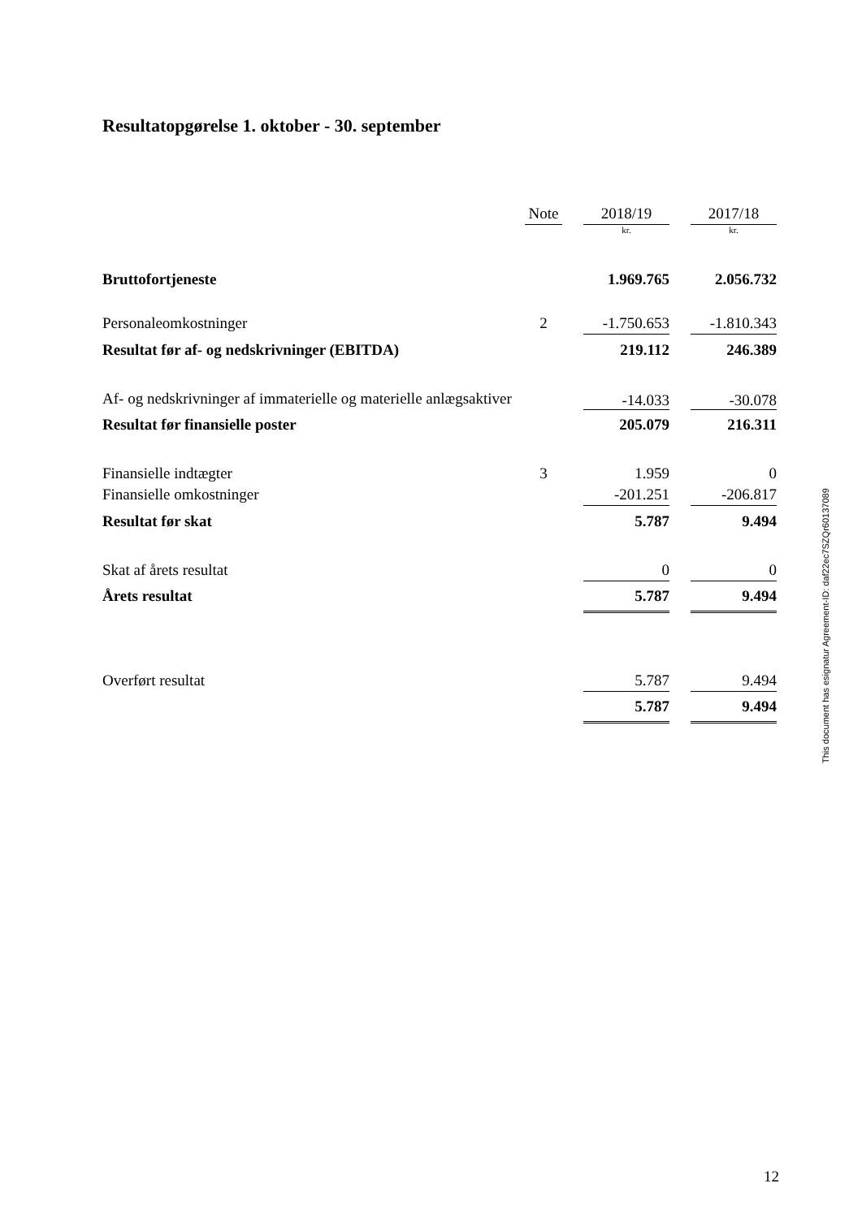Resultatopgørelse 1. oktober - 30. september
| | Note | | 2018/19 | | 2017/18 |
| --- | --- | --- | --- | --- | --- |
| | | | kr. | | kr. |
| Bruttofortjeneste | | | 1.969.765 | | 2.056.732 |
| Personaleomkostninger | 2 | | -1.750.653 | | -1.810.343 |
| Resultat før af- og nedskrivninger (EBITDA) | | | 219.112 | | 246.389 |
| Af- og nedskrivninger af immaterielle og materielle anlægsaktiver | | | -14.033 | | -30.078 |
| Resultat før finansielle poster | | | 205.079 | | 216.311 |
| Finansielle indtægter | 3 | | 1.959 | | 0 |
| Finansielle omkostninger | | | -201.251 | | -206.817 |
| Resultat før skat | | | 5.787 | | 9.494 |
| Skat af årets resultat | | | 0 | | 0 |
| Årets resultat | | | 5.787 | | 9.494 |
| Overført resultat | | | 5.787 | | 9.494 |
| | | | 5.787 | | 9.494 |
This document has esignatur Agreement-ID: daf22ec7SZQr60137089
12